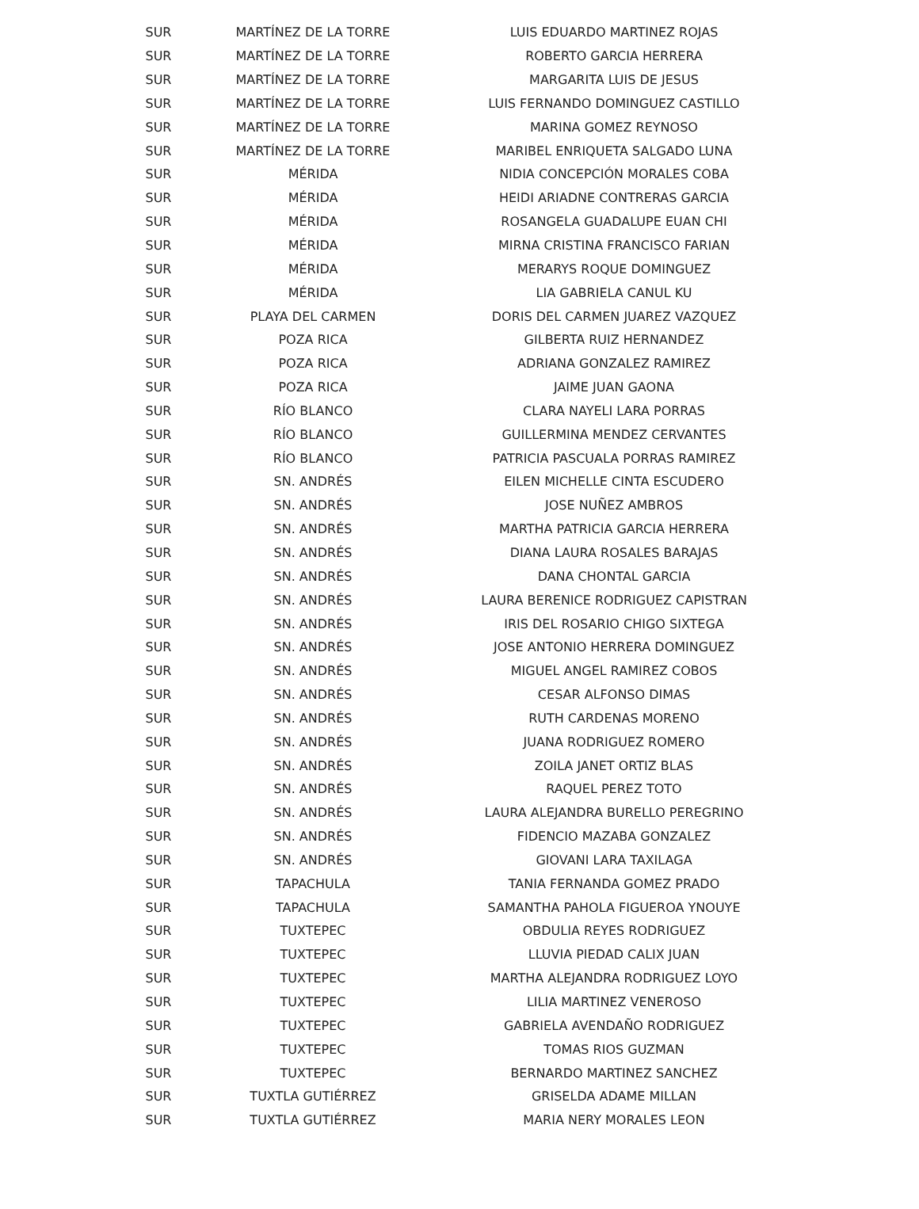| SUR | MARTÍNEZ DE LA TORRE | LUIS EDUARDO MARTINEZ ROJAS |
| SUR | MARTÍNEZ DE LA TORRE | ROBERTO GARCIA HERRERA |
| SUR | MARTÍNEZ DE LA TORRE | MARGARITA LUIS DE JESUS |
| SUR | MARTÍNEZ DE LA TORRE | LUIS FERNANDO DOMINGUEZ CASTILLO |
| SUR | MARTÍNEZ DE LA TORRE | MARINA GOMEZ REYNOSO |
| SUR | MARTÍNEZ DE LA TORRE | MARIBEL ENRIQUETA SALGADO LUNA |
| SUR | MÉRIDA | NIDIA CONCEPCIÓN MORALES COBA |
| SUR | MÉRIDA | HEIDI ARIADNE CONTRERAS GARCIA |
| SUR | MÉRIDA | ROSANGELA GUADALUPE EUAN CHI |
| SUR | MÉRIDA | MIRNA CRISTINA FRANCISCO FARIAN |
| SUR | MÉRIDA | MERARYS ROQUE DOMINGUEZ |
| SUR | MÉRIDA | LIA GABRIELA CANUL KU |
| SUR | PLAYA DEL CARMEN | DORIS DEL CARMEN JUAREZ VAZQUEZ |
| SUR | POZA RICA | GILBERTA RUIZ HERNANDEZ |
| SUR | POZA RICA | ADRIANA GONZALEZ RAMIREZ |
| SUR | POZA RICA | JAIME JUAN GAONA |
| SUR | RÍO BLANCO | CLARA NAYELI LARA PORRAS |
| SUR | RÍO BLANCO | GUILLERMINA MENDEZ CERVANTES |
| SUR | RÍO BLANCO | PATRICIA PASCUALA PORRAS RAMIREZ |
| SUR | SN. ANDRÉS | EILEN MICHELLE CINTA ESCUDERO |
| SUR | SN. ANDRÉS | JOSE NUÑEZ AMBROS |
| SUR | SN. ANDRÉS | MARTHA PATRICIA GARCIA HERRERA |
| SUR | SN. ANDRÉS | DIANA LAURA ROSALES BARAJAS |
| SUR | SN. ANDRÉS | DANA CHONTAL GARCIA |
| SUR | SN. ANDRÉS | LAURA BERENICE RODRIGUEZ CAPISTRAN |
| SUR | SN. ANDRÉS | IRIS DEL ROSARIO CHIGO SIXTEGA |
| SUR | SN. ANDRÉS | JOSE ANTONIO HERRERA DOMINGUEZ |
| SUR | SN. ANDRÉS | MIGUEL ANGEL RAMIREZ COBOS |
| SUR | SN. ANDRÉS | CESAR ALFONSO DIMAS |
| SUR | SN. ANDRÉS | RUTH CARDENAS MORENO |
| SUR | SN. ANDRÉS | JUANA RODRIGUEZ ROMERO |
| SUR | SN. ANDRÉS | ZOILA JANET ORTIZ BLAS |
| SUR | SN. ANDRÉS | RAQUEL PEREZ TOTO |
| SUR | SN. ANDRÉS | LAURA ALEJANDRA BURELLO PEREGRINO |
| SUR | SN. ANDRÉS | FIDENCIO MAZABA GONZALEZ |
| SUR | SN. ANDRÉS | GIOVANI LARA TAXILAGA |
| SUR | TAPACHULA | TANIA FERNANDA GOMEZ PRADO |
| SUR | TAPACHULA | SAMANTHA PAHOLA FIGUEROA YNOUYE |
| SUR | TUXTEPEC | OBDULIA REYES RODRIGUEZ |
| SUR | TUXTEPEC | LLUVIA PIEDAD CALIX JUAN |
| SUR | TUXTEPEC | MARTHA ALEJANDRA RODRIGUEZ LOYO |
| SUR | TUXTEPEC | LILIA MARTINEZ VENEROSO |
| SUR | TUXTEPEC | GABRIELA AVENDAÑO RODRIGUEZ |
| SUR | TUXTEPEC | TOMAS RIOS GUZMAN |
| SUR | TUXTEPEC | BERNARDO MARTINEZ SANCHEZ |
| SUR | TUXTLA GUTIÉRREZ | GRISELDA ADAME MILLAN |
| SUR | TUXTLA GUTIÉRREZ | MARIA NERY MORALES LEON |